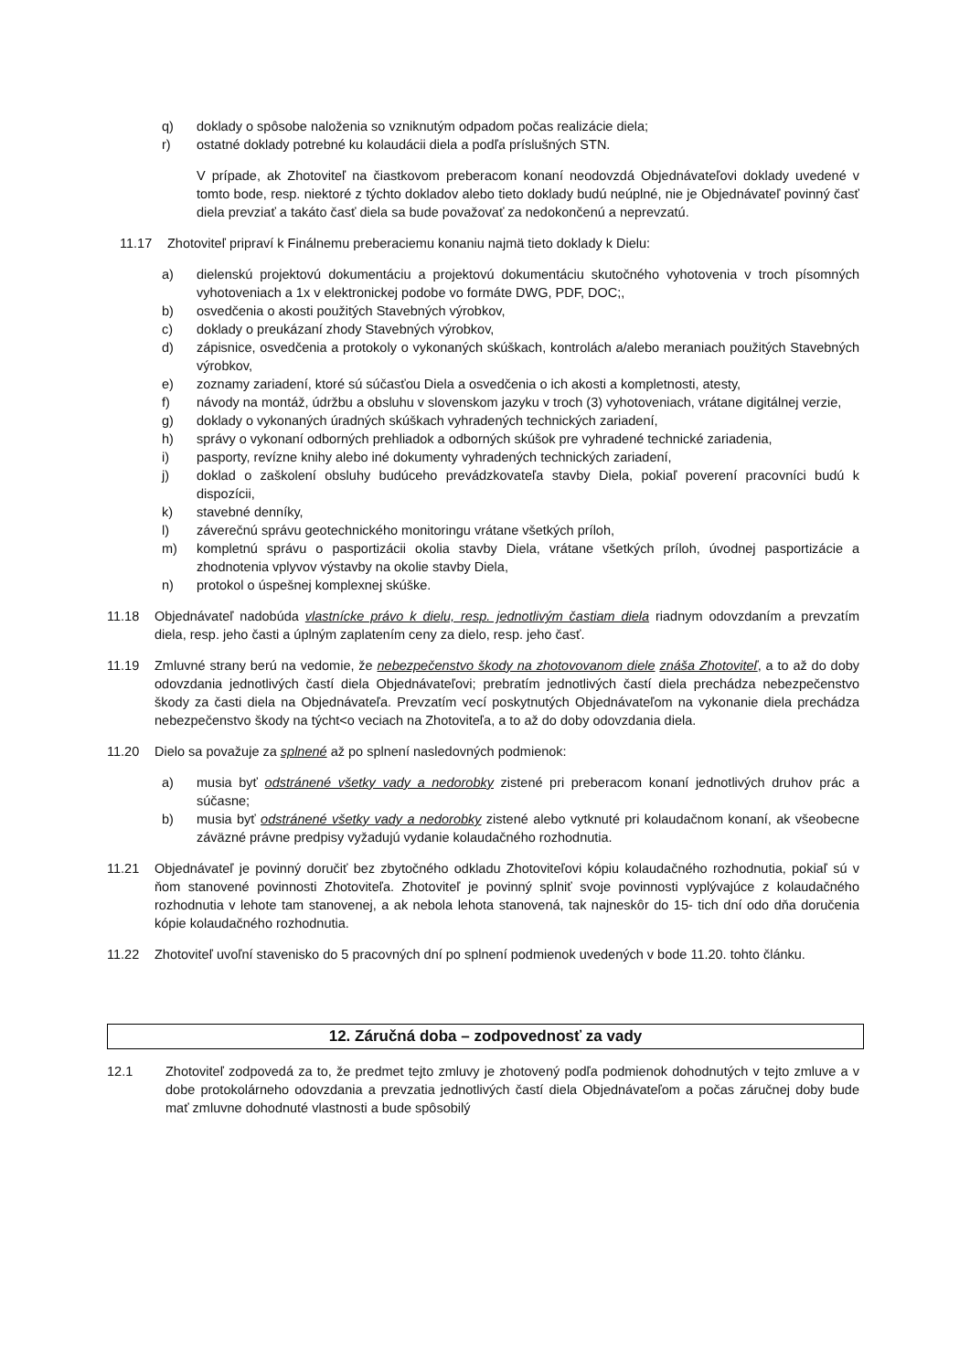q) doklady o spôsobe naloženia so vzniknutým odpadom počas realizácie diela;
r) ostatné doklady potrebné ku kolaudácii diela a podľa príslušných STN.
V prípade, ak Zhotoviteľ na čiastkovom preberacom konaní neodovzdá Objednávateľovi doklady uvedené v tomto bode, resp. niektoré z týchto dokladov alebo tieto doklady budú neúplné, nie je Objednávateľ povinný časť diela prevziať a takáto časť diela sa bude považovať za nedokončenú a neprevzatú.
11.17 Zhotoviteľ pripraví k Finálnemu preberaciemu konaniu najmä tieto doklady k Dielu:
a) dielenskú projektovú dokumentáciu a projektovú dokumentáciu skutočného vyhotovenia v troch písomných vyhotoveniach a 1x v elektronickej podobe vo formáte DWG, PDF, DOC;,
b) osvedčenia o akosti použitých Stavebných výrobkov,
c) doklady o preukázaní zhody Stavebných výrobkov,
d) zápisnice, osvedčenia a protokoly o vykonaných skúškach, kontrolách a/alebo meraniach použitých Stavebných výrobkov,
e) zoznamy zariadení, ktoré sú súčasťou Diela a osvedčenia o ich akosti a kompletnosti, atesty,
f) návody na montáž, údržbu a obsluhu v slovenskom jazyku v troch (3) vyhotoveniach, vrátane digitálnej verzie,
g) doklady o vykonaných úradných skúškach vyhradených technických zariadení,
h) správy o vykonaní odborných prehliadok a odborných skúšok pre vyhradené technické zariadenia,
i) pasporty, revízne knihy alebo iné dokumenty vyhradených technických zariadení,
j) doklad o zaškolení obsluhy budúceho prevádzkovateľa stavby Diela, pokiaľ poverení pracovníci budú k dispozícii,
k) stavebné denníky,
l) záverečnú správu geotechnického monitoringu vrátane všetkých príloh,
m) kompletnú správu o pasportizácii okolia stavby Diela, vrátane všetkých príloh, úvodnej pasportizácie a zhodnotenia vplyvov výstavby na okolie stavby Diela,
n) protokol o úspešnej komplexnej skúške.
11.18 Objednávateľ nadobúda vlastnícke právo k dielu, resp. jednotlivým častiam diela riadnym odovzdaním a prevzatím diela, resp. jeho časti a úplným zaplatením ceny za dielo, resp. jeho časť.
11.19 Zmluvné strany berú na vedomie, že nebezpečenstvo škody na zhotovovanom diele znáša Zhotoviteľ, a to až do doby odovzdania jednotlivých častí diela Objednávateľovi; prebratím jednotlivých častí diela prechádza nebezpečenstvo škody za časti diela na Objednávateľa. Prevzatím vecí poskytnutých Objednávateľom na vykonanie diela prechádza nebezpečenstvo škody na týcht<o veciach na Zhotoviteľa, a to až do doby odovzdania diela.
11.20 Dielo sa považuje za splnené až po splnení nasledovných podmienok:
a) musia byť odstránené všetky vady a nedorobky zistené pri preberacom konaní jednotlivých druhov prác a súčasne;
b) musia byť odstránené všetky vady a nedorobky zistené alebo vytknuté pri kolaudačnom konaní, ak všeobecne záväzné právne predpisy vyžadujú vydanie kolaudačného rozhodnutia.
11.21 Objednávateľ je povinný doručiť bez zbytočného odkladu Zhotoviteľovi kópiu kolaudačného rozhodnutia, pokiaľ sú v ňom stanovené povinnosti Zhotoviteľa. Zhotoviteľ je povinný splniť svoje povinnosti vyplývajúce z kolaudačného rozhodnutia v lehote tam stanovenej, a ak nebola lehota stanovená, tak najneskôr do 15- tich dní odo dňa doručenia kópie kolaudačného rozhodnutia.
11.22 Zhotoviteľ uvoľní stavenisko do 5 pracovných dní po splnení podmienok uvedených v bode 11.20. tohto článku.
12. Záručná doba – zodpovednosť za vady
12.1 Zhotoviteľ zodpovedá za to, že predmet tejto zmluvy je zhotovený podľa podmienok dohodnutých v tejto zmluve a v dobe protokolárneho odovzdania a prevzatia jednotlivých častí diela Objednávateľom a počas záručnej doby bude mať zmluvne dohodnuté vlastnosti a bude spôsobilý